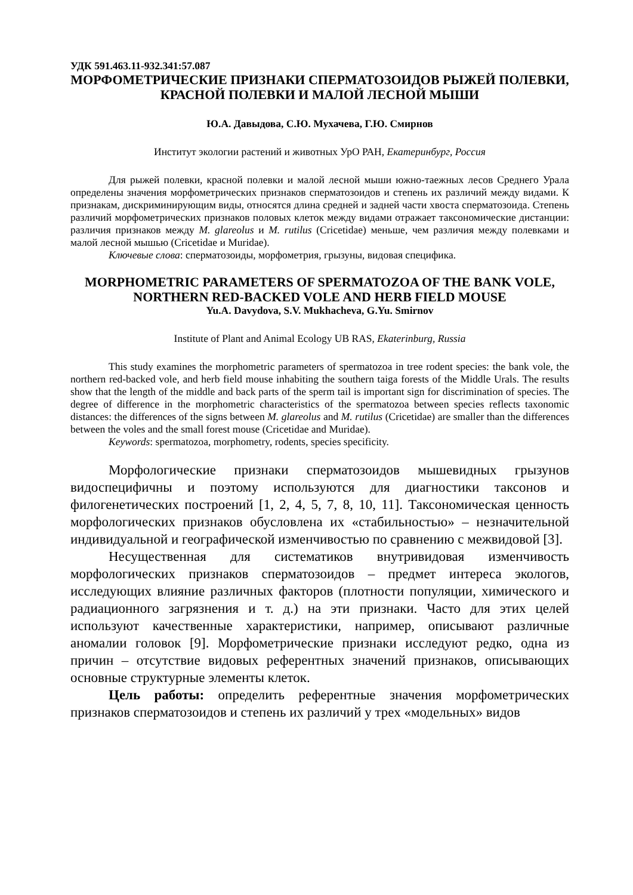УДК 591.463.11-932.341:57.087
МОРФОМЕТРИЧЕСКИЕ ПРИЗНАКИ СПЕРМАТОЗОИДОВ РЫЖЕЙ ПОЛЕВКИ, КРАСНОЙ ПОЛЕВКИ И МАЛОЙ ЛЕСНОЙ МЫШИ
Ю.А. Давыдова, С.Ю. Мухачева, Г.Ю. Смирнов
Институт экологии растений и животных УрО РАН, Екатеринбург, Россия
Для рыжей полевки, красной полевки и малой лесной мыши южно-таежных лесов Среднего Урала определены значения морфометрических признаков сперматозоидов и степень их различий между видами. К признакам, дискриминирующим виды, относятся длина средней и задней части хвоста сперматозоида. Степень различий морфометрических признаков половых клеток между видами отражает таксономические дистанции: различия признаков между M. glareolus и M. rutilus (Cricetidae) меньше, чем различия между полевками и малой лесной мышью (Cricetidae и Muridae).
Ключевые слова: сперматозоиды, морфометрия, грызуны, видовая специфика.
MORPHOMETRIC PARAMETERS OF SPERMATOZOA OF THE BANK VOLE, NORTHERN RED-BACKED VOLE AND HERB FIELD MOUSE
Yu.A. Davydova, S.V. Mukhacheva, G.Yu. Smirnov
Institute of Plant and Animal Ecology UB RAS, Ekaterinburg, Russia
This study examines the morphometric parameters of spermatozoa in tree rodent species: the bank vole, the northern red-backed vole, and herb field mouse inhabiting the southern taiga forests of the Middle Urals. The results show that the length of the middle and back parts of the sperm tail is important sign for discrimination of species. The degree of difference in the morphometric characteristics of the spermatozoa between species reflects taxonomic distances: the differences of the signs between M. glareolus and M. rutilus (Cricetidae) are smaller than the differences between the voles and the small forest mouse (Cricetidae and Muridae).
Keywords: spermatozoa, morphometry, rodents, species specificity.
Морфологические признаки сперматозоидов мышевидных грызунов видоспецифичны и поэтому используются для диагностики таксонов и филогенетических построений [1, 2, 4, 5, 7, 8, 10, 11]. Таксономическая ценность морфологических признаков обусловлена их «стабильностью» – незначительной индивидуальной и географической изменчивостью по сравнению с межвидовой [3].
Несущественная для систематиков внутривидовая изменчивость морфологических признаков сперматозоидов – предмет интереса экологов, исследующих влияние различных факторов (плотности популяции, химического и радиационного загрязнения и т. д.) на эти признаки. Часто для этих целей используют качественные характеристики, например, описывают различные аномалии головок [9]. Морфометрические признаки исследуют редко, одна из причин – отсутствие видовых референтных значений признаков, описывающих основные структурные элементы клеток.
Цель работы: определить референтные значения морфометрических признаков сперматозоидов и степень их различий у трех «модельных» видов